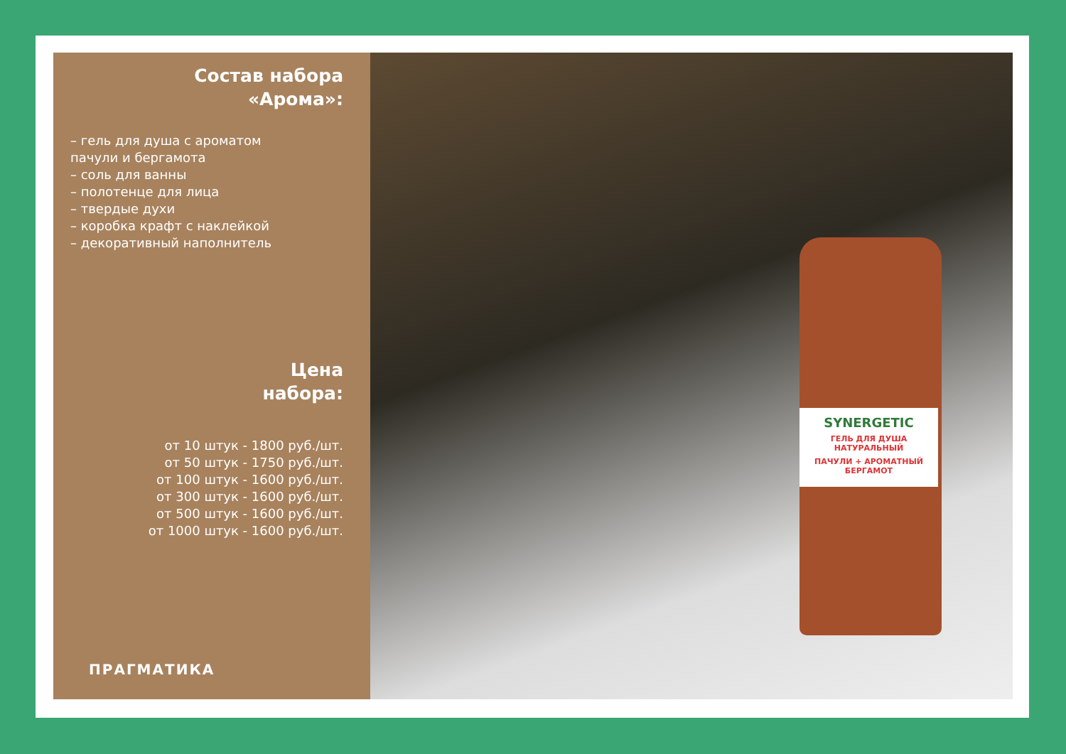Состав набора
«Арома»:
– гель для душа с ароматом
пачули и бергамота
– соль для ванны
– полотенце для лица
– твердые духи
– коробка крафт с наклейкой
– декоративный наполнитель
Цена
набора:
от 10 штук - 1800 руб./шт.
от 50 штук - 1750 руб./шт.
от 100 штук - 1600 руб./шт.
от 300 штук - 1600 руб./шт.
от 500 штук - 1600 руб./шт.
от 1000 штук - 1600 руб./шт.
ПРАГМАТИКА
SYNERGETIC
ГЕЛЬ ДЛЯ ДУША НАТУРАЛЬНЫЙ
ПАЧУЛИ + АРОМАТНЫЙ БЕРГАМОТ